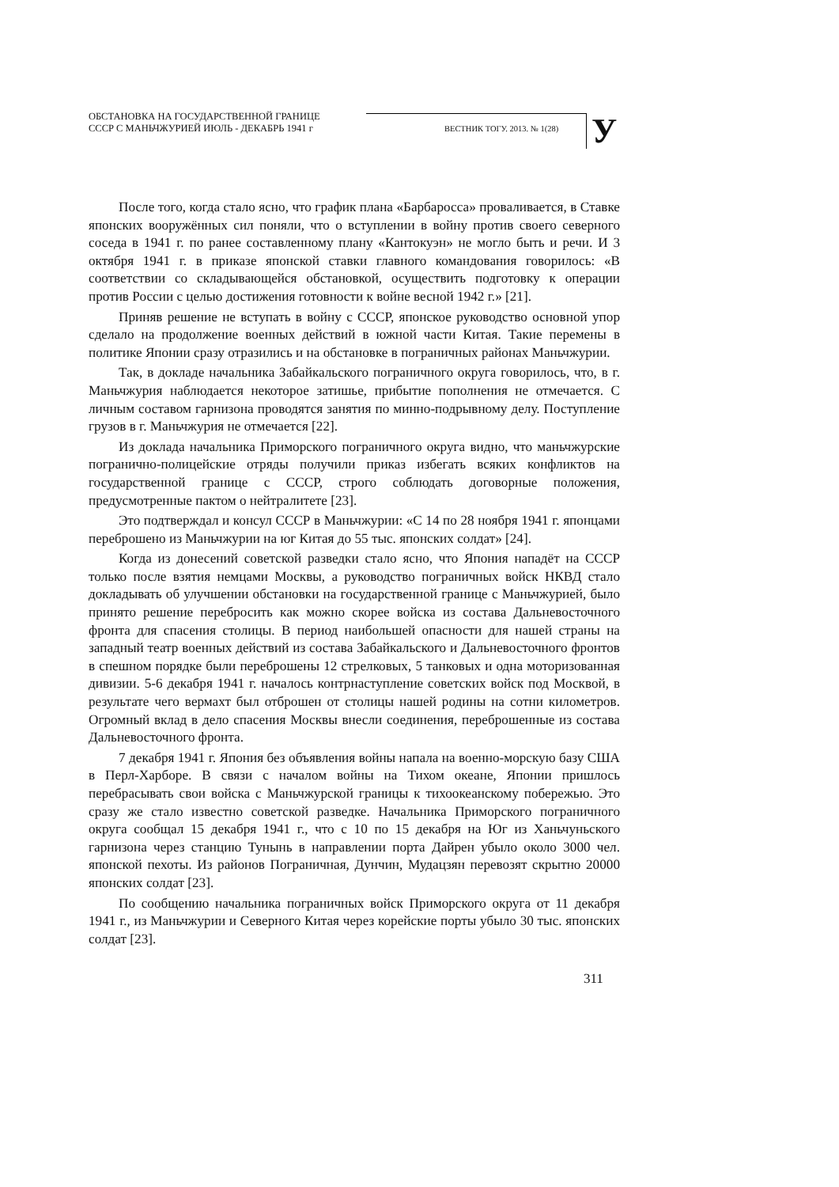ОБСТАНОВКА НА ГОСУДАРСТВЕННОЙ ГРАНИЦЕ
СССР С МАНЬЧЖУРИЕЙ ИЮЛЬ - ДЕКАБРЬ 1941 г
ВЕСТНИК ТОГУ. 2013. № 1(28)
У
После того, когда стало ясно, что график плана «Барбаросса» проваливается, в Ставке японских вооружённых сил поняли, что о вступлении в войну против своего северного соседа в 1941 г. по ранее составленному плану «Кантокуэн» не могло быть и речи. И 3 октября 1941 г. в приказе японской ставки главного командования говорилось: «В соответствии со складывающейся обстановкой, осуществить подготовку к операции против России с целью достижения готовности к войне весной 1942 г.» [21].
Приняв решение не вступать в войну с СССР, японское руководство основной упор сделало на продолжение военных действий в южной части Китая. Такие перемены в политике Японии сразу отразились и на обстановке в пограничных районах Маньчжурии.
Так, в докладе начальника Забайкальского пограничного округа говорилось, что, в г. Маньчжурия наблюдается некоторое затишье, прибытие пополнения не отмечается. С личным составом гарнизона проводятся занятия по минно-подрывному делу. Поступление грузов в г. Маньчжурия не отмечается [22].
Из доклада начальника Приморского пограничного округа видно, что маньчжурские погранично-полицейские отряды получили приказ избегать всяких конфликтов на государственной границе с СССР, строго соблюдать договорные положения, предусмотренные пактом о нейтралитете [23].
Это подтверждал и консул СССР в Маньчжурии: «С 14 по 28 ноября 1941 г. японцами переброшено из Маньчжурии на юг Китая до 55 тыс. японских солдат» [24].
Когда из донесений советской разведки стало ясно, что Япония нападёт на СССР только после взятия немцами Москвы, а руководство пограничных войск НКВД стало докладывать об улучшении обстановки на государственной границе с Маньчжурией, было принято решение перебросить как можно скорее войска из состава Дальневосточного фронта для спасения столицы. В период наибольшей опасности для нашей страны на западный театр военных действий из состава Забайкальского и Дальневосточного фронтов в спешном порядке были переброшены 12 стрелковых, 5 танковых и одна моторизованная дивизии. 5-6 декабря 1941 г. началось контрнаступление советских войск под Москвой, в результате чего вермахт был отброшен от столицы нашей родины на сотни километров. Огромный вклад в дело спасения Москвы внесли соединения, переброшенные из состава Дальневосточного фронта.
7 декабря 1941 г. Япония без объявления войны напала на военно-морскую базу США в Перл-Харборе. В связи с началом войны на Тихом океане, Японии пришлось перебрасывать свои войска с Маньчжурской границы к тихоокеанскому побережью. Это сразу же стало известно советской разведке. Начальника Приморского пограничного округа сообщал 15 декабря 1941 г., что с 10 по 15 декабря на Юг из Ханьчуньского гарнизона через станцию Тунынь в направлении порта Дайрен убыло около 3000 чел. японской пехоты. Из районов Пограничная, Дунчин, Мудацзян перевозят скрытно 20000 японских солдат [23].
По сообщению начальника пограничных войск Приморского округа от 11 декабря 1941 г., из Маньчжурии и Северного Китая через корейские порты убыло 30 тыс. японских солдат [23].
311